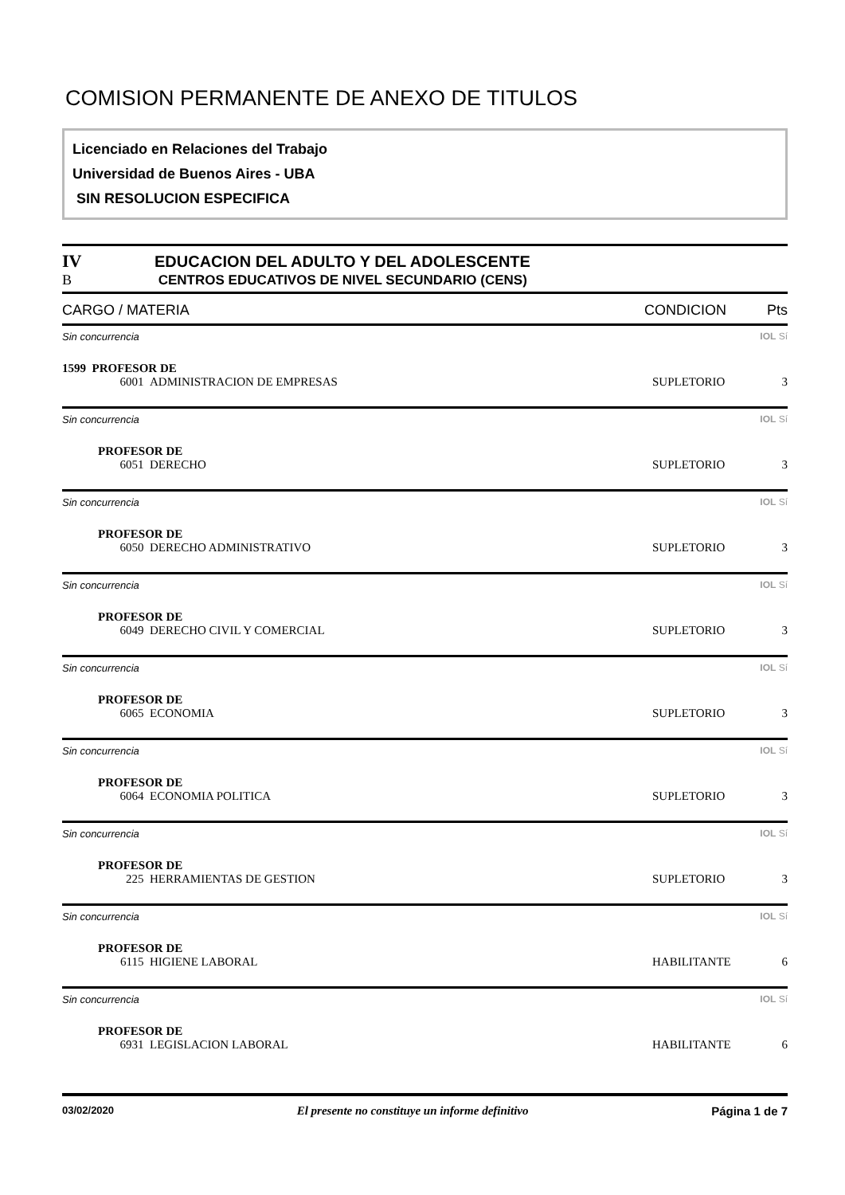COMISION PERMANENTE DE ANEXO DE TITULOS
Licenciado en Relaciones del Trabajo
Universidad de Buenos Aires - UBA
SIN RESOLUCION ESPECIFICA
IV EDUCACION DEL ADULTO Y DEL ADOLESCENTE
B CENTROS EDUCATIVOS DE NIVEL SECUNDARIO (CENS)
CARGO / MATERIA CONDICION Pts
Sin concurrencia IOL Sí
1599 PROFESOR DE
6001 ADMINISTRACION DE EMPRESAS SUPLETORIO 3
Sin concurrencia IOL Sí
PROFESOR DE
6051 DERECHO SUPLETORIO 3
Sin concurrencia IOL Sí
PROFESOR DE
6050 DERECHO ADMINISTRATIVO SUPLETORIO 3
Sin concurrencia IOL Sí
PROFESOR DE
6049 DERECHO CIVIL Y COMERCIAL SUPLETORIO 3
Sin concurrencia IOL Sí
PROFESOR DE
6065 ECONOMIA SUPLETORIO 3
Sin concurrencia IOL Sí
PROFESOR DE
6064 ECONOMIA POLITICA SUPLETORIO 3
Sin concurrencia IOL Sí
PROFESOR DE
225 HERRAMIENTAS DE GESTION SUPLETORIO 3
Sin concurrencia IOL Sí
PROFESOR DE
6115 HIGIENE LABORAL HABILITANTE 6
Sin concurrencia IOL Sí
PROFESOR DE
6931 LEGISLACION LABORAL HABILITANTE 6
03/02/2020 El presente no constituye un informe definitivo Página 1 de 7